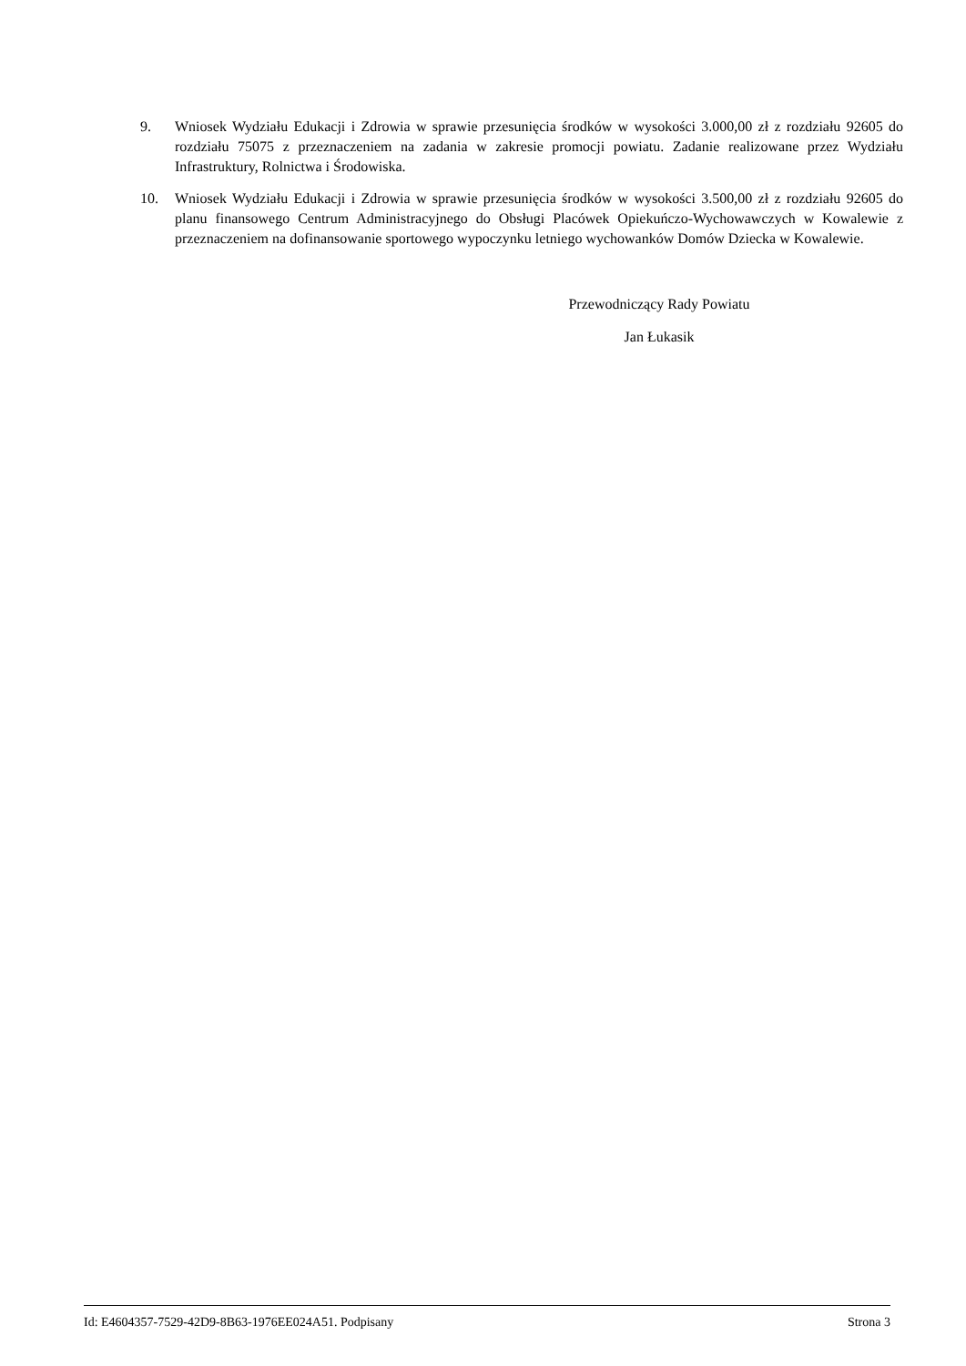9. Wniosek Wydziału Edukacji i Zdrowia w sprawie przesunięcia środków w wysokości 3.000,00 zł z rozdziału 92605 do rozdziału 75075 z przeznaczeniem na zadania w zakresie promocji powiatu. Zadanie realizowane przez Wydziału Infrastruktury, Rolnictwa i Środowiska.
10. Wniosek Wydziału Edukacji i Zdrowia w sprawie przesunięcia środków w wysokości 3.500,00 zł z rozdziału 92605 do planu finansowego Centrum Administracyjnego do Obsługi Placówek Opiekuńczo-Wychowawczych w Kowalewie z przeznaczeniem na dofinansowanie sportowego wypoczynku letniego wychowanków Domów Dziecka w Kowalewie.
Przewodniczący Rady Powiatu
Jan Łukasik
Id: E4604357-7529-42D9-8B63-1976EE024A51. Podpisany Strona 3